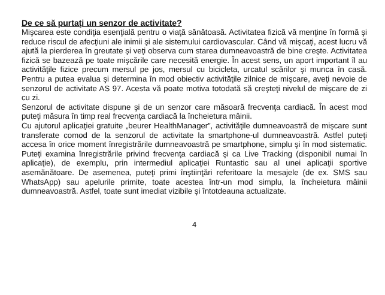De ce să purtaţi un senzor de activitate?
Mişcarea este condiţia esenţială pentru o viaţă sănătoasă. Activitatea fizică vă menţine în formă şi reduce riscul de afecţiuni ale inimii şi ale sistemului cardiovascular. Când vă mişcaţi, acest lucru vă ajută la pierderea în greutate şi veţi observa cum starea dumneavoastră de bine creşte. Activitatea fizică se bazează pe toate mişcările care necesită energie. În acest sens, un aport important îl au activităţile fizice precum mersul pe jos, mersul cu bicicleta, urcatul scărilor şi munca în casă. Pentru a putea evalua şi determina în mod obiectiv activităţile zilnice de mişcare, aveţi nevoie de senzorul de activitate AS 97. Acesta vă poate motiva totodată să creşteţi nivelul de mişcare de zi cu zi.
Senzorul de activitate dispune şi de un senzor care măsoară frecvenţa cardiacă. În acest mod puteţi măsura în timp real frecvenţa cardiacă la încheietura mâinii.
Cu ajutorul aplicaţiei gratuite „beurer HealthManager”, activităţile dumneavoastră de mişcare sunt transferate comod de la senzorul de activitate la smartphone-ul dumneavoastră. Astfel puteţi accesa în orice moment înregistrările dumneavoastră pe smartphone, simplu şi în mod sistematic. Puteţi examina înregistrările privind frecvenţa cardiacă şi ca Live Tracking (disponibil numai în aplicaţie), de exemplu, prin intermediul aplicaţiei Runtastic sau al unei aplicaţii sportive asemănătoare. De asemenea, puteţi primi înştiinţări referitoare la mesajele (de ex. SMS sau WhatsApp) sau apelurile primite, toate acestea într-un mod simplu, la încheietura mâinii dumneavoastră. Astfel, toate sunt imediat vizibile şi întotdeauna actualizate.
4